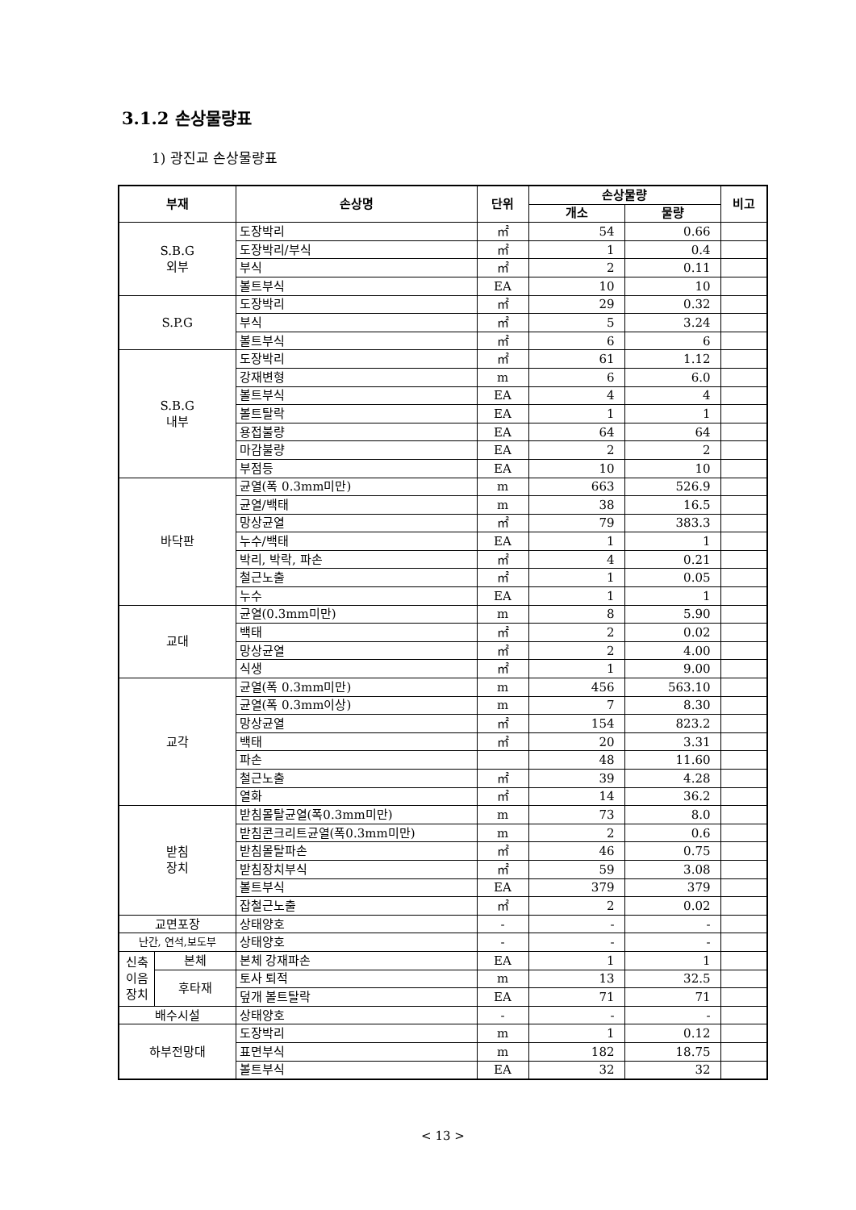3.1.2 손상물량표
1) 광진교 손상물량표
| 부재 | | 손상명 | 단위 | 손상물량 | | 비고 |
| --- | --- | --- | --- | --- | --- | --- |
| | | | | 개소 | 물량 | |
| S.B.G 외부 | | 도장박리 | ㎡ | 54 | 0.66 | |
| | | 도장박리/부식 | ㎡ | 1 | 0.4 | |
| | | 부식 | ㎡ | 2 | 0.11 | |
| | | 볼트부식 | EA | 10 | 10 | |
| S.P.G | | 도장박리 | ㎡ | 29 | 0.32 | |
| | | 부식 | ㎡ | 5 | 3.24 | |
| | | 볼트부식 | ㎡ | 6 | 6 | |
| S.B.G 내부 | | 도장박리 | ㎡ | 61 | 1.12 | |
| | | 강재변형 | m | 6 | 6.0 | |
| | | 볼트부식 | EA | 4 | 4 | |
| | | 볼트탈락 | EA | 1 | 1 | |
| | | 용접불량 | EA | 64 | 64 | |
| | | 마감불량 | EA | 2 | 2 | |
| | | 부점등 | EA | 10 | 10 | |
| 바닥판 | | 균열(폭 0.3mm미만) | m | 663 | 526.9 | |
| | | 균열/백태 | m | 38 | 16.5 | |
| | | 망상균열 | ㎡ | 79 | 383.3 | |
| | | 누수/백태 | EA | 1 | 1 | |
| | | 박리, 박락, 파손 | ㎡ | 4 | 0.21 | |
| | | 철근노출 | ㎡ | 1 | 0.05 | |
| | | 누수 | EA | 1 | 1 | |
| 교대 | | 균열(0.3mm미만) | m | 8 | 5.90 | |
| | | 백태 | ㎡ | 2 | 0.02 | |
| | | 망상균열 | ㎡ | 2 | 4.00 | |
| | | 식생 | ㎡ | 1 | 9.00 | |
| 교각 | | 균열(폭 0.3mm미만) | m | 456 | 563.10 | |
| | | 균열(폭 0.3mm이상) | m | 7 | 8.30 | |
| | | 망상균열 | ㎡ | 154 | 823.2 | |
| | | 백태 | ㎡ | 20 | 3.31 | |
| | | 파손 | | 48 | 11.60 | |
| | | 철근노출 | ㎡ | 39 | 4.28 | |
| | | 열화 | ㎡ | 14 | 36.2 | |
| 받침 장치 | | 받침몰탈균열(폭0.3mm미만) | m | 73 | 8.0 | |
| | | 받침콘크리트균열(폭0.3mm미만) | m | 2 | 0.6 | |
| | | 받침몰탈파손 | ㎡ | 46 | 0.75 | |
| | | 받침장치부식 | ㎡ | 59 | 3.08 | |
| | | 볼트부식 | EA | 379 | 379 | |
| | | 잡철근노출 | ㎡ | 2 | 0.02 | |
| 교면포장 | | 상태양호 | - | - | - | |
| 난간, 연석,보도부 | | 상태양호 | - | - | - | |
| 신축 이음 장치 | 본체 | 본체 강재파손 | EA | 1 | 1 | |
| | 후타재 | 토사 퇴적 | m | 13 | 32.5 | |
| | | 덮개 볼트탈락 | EA | 71 | 71 | |
| 배수시설 | | 상태양호 | - | - | - | |
| 하부전망대 | | 도장박리 | m | 1 | 0.12 | |
| | | 표면부식 | m | 182 | 18.75 | |
| | | 볼트부식 | EA | 32 | 32 | |
< 13 >